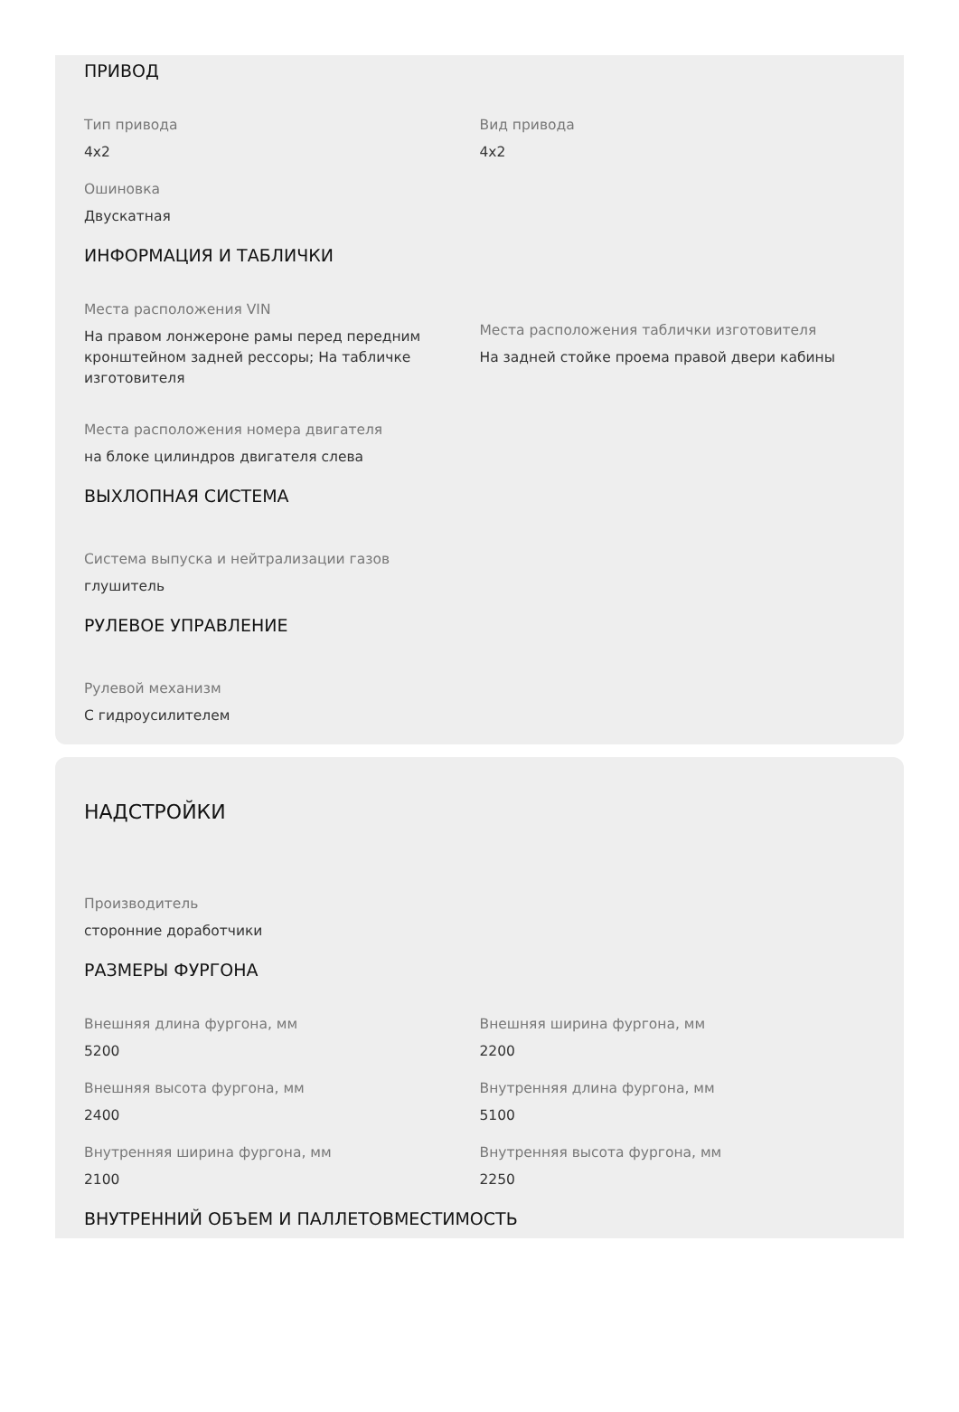ПРИВОД
Тип привода
4x2
Вид привода
4x2
Ошиновка
Двускатная
ИНФОРМАЦИЯ И ТАБЛИЧКИ
Места расположения VIN
На правом лонжероне рамы перед передним кронштейном задней рессоры; На табличке изготовителя
Места расположения таблички изготовителя
На задней стойке проема правой двери кабины
Места расположения номера двигателя
на блоке цилиндров двигателя слева
ВЫХЛОПНАЯ СИСТЕМА
Система выпуска и нейтрализации газов
глушитель
РУЛЕВОЕ УПРАВЛЕНИЕ
Рулевой механизм
С гидроусилителем
НАДСТРОЙКИ
Производитель
сторонние доработчики
РАЗМЕРЫ ФУРГОНА
Внешняя длина фургона, мм
5200
Внешняя ширина фургона, мм
2200
Внешняя высота фургона, мм
2400
Внутренняя длина фургона, мм
5100
Внутренняя ширина фургона, мм
2100
Внутренняя высота фургона, мм
2250
ВНУТРЕННИЙ ОБЪЕМ И ПАЛЛЕТОВМЕСТИМОСТЬ